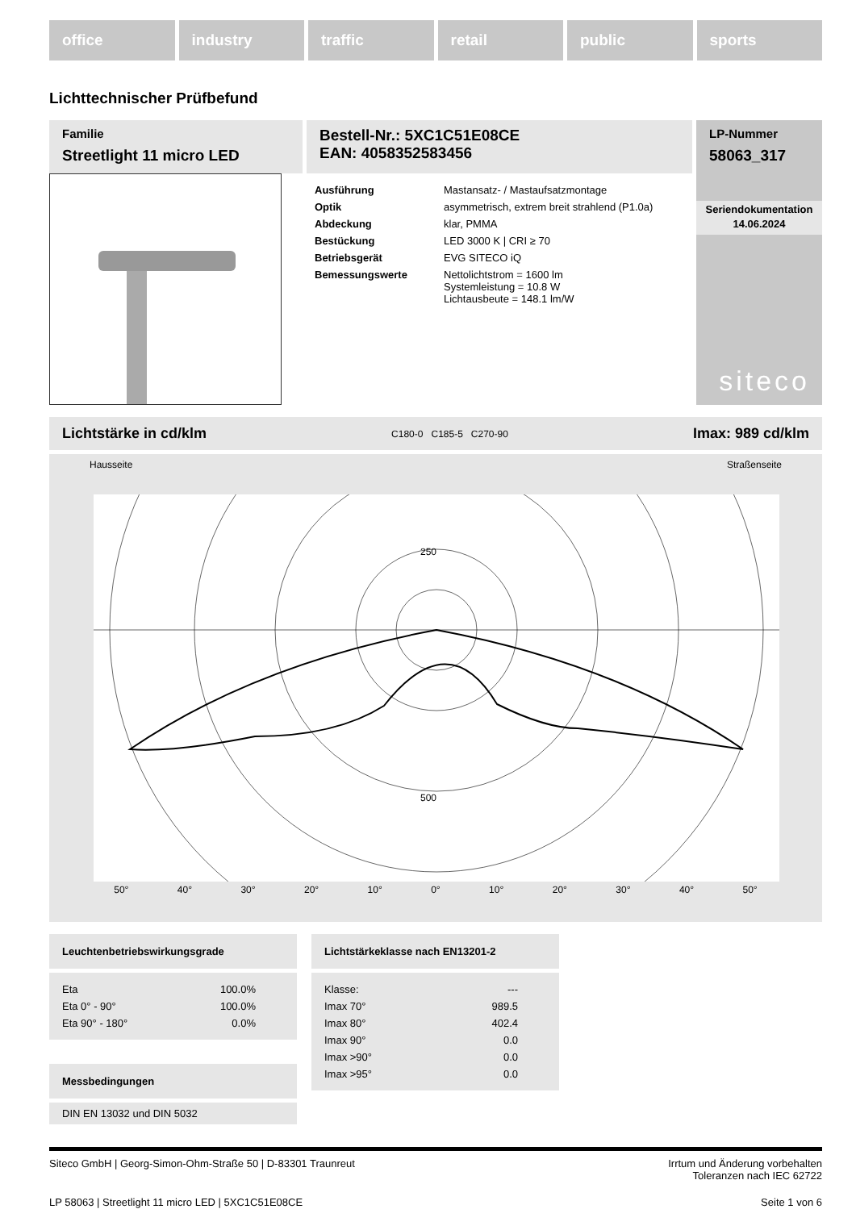office industry traffic retail public sports
Lichttechnischer Prüfbefund
Familie
Streetlight 11 micro LED
Bestell-Nr.: 5XC1C51E08CE
EAN: 4058352583456
| Ausführung | Mastansatz- / Mastaufsatzmontage |
| Optik | asymmetrisch, extrem breit strahlend (P1.0a) |
| Abdeckung | klar, PMMA |
| Bestückung | LED 3000 K / CRI ≥ 70 |
| Betriebsgerät | EVG SITECO iQ |
| Bemessungswerte | Nettolichtstrom = 1600 lm Systemleistung = 10.8 W Lichtausbeute = 148.1 lm/W |
LP-Nummer
58063_317
Seriendokumentation
14.06.2024
siteco
Lichtstärke in cd/klm C180-0 C185-5 C270-90 Imax: 989 cd/klm
Hausseite Straßenseite
250
500
50° 40° 30° 20° 10° 0° 10° 20° 30° 40° 50°
Leuchtenbetriebswirkungsgrade
| Eta | 100.0% |
| Eta 0° - 90° | 100.0% |
| Eta 90° - 180° | 0.0% |
Messbedingungen
DIN EN 13032 und DIN 5032
Lichtstärkeklasse nach EN13201-2
| Klasse: | --- |
| Imax 70° | 989.5 |
| Imax 80° | 402.4 |
| Imax 90° | 0.0 |
| Imax >90° | 0.0 |
| Imax >95° | 0.0 |
Siteco GmbH | Georg-Simon-Ohm-Straße 50 | D-83301 Traunreut Irrtum und Änderung vorbehalten
Toleranzen nach IEC 62722
LP 58063 | Streetlight 11 micro LED | 5XC1C51E08CE Seite 1 von 6